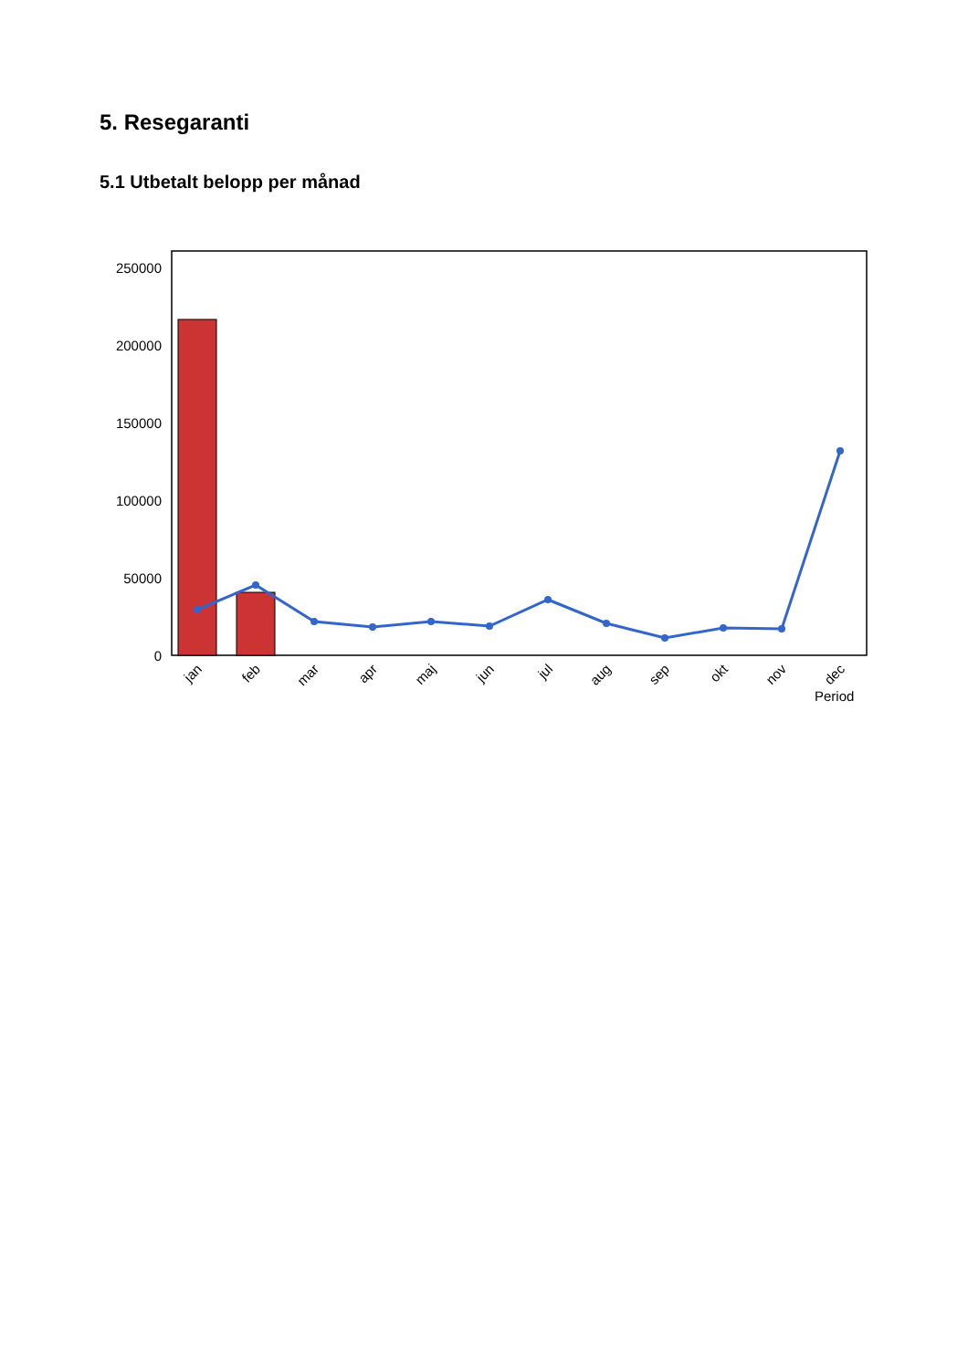5. Resegaranti
5.1 Utbetalt belopp per månad
250000
200000
150000
100000
50000
0
jan
feb
mar
apr
maj
jun
jul
aug
sep
okt
nov
dec
Period